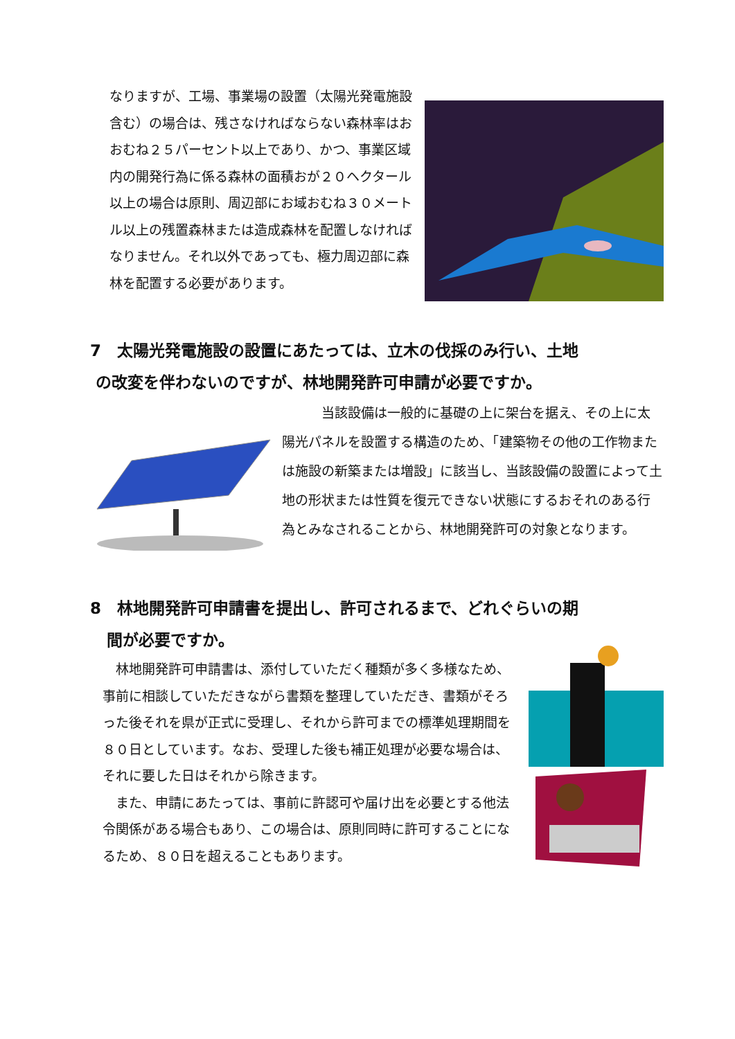なりますが、工場、事業場の設置（太陽光発電施設含む）の場合は、残さなければならない森林率はおおむね２５パーセント以上であり、かつ、事業区域内の開発行為に係る森林の面積おが２０ヘクタール以上の場合は原則、周辺部にお域おむね３０メートル以上の残置森林または造成森林を配置しなければなりません。それ以外であっても、極力周辺部に森林を配置する必要があります。
7　太陽光発電施設の設置にあたっては、立木の伐採のみ行い、土地
の改変を伴わないのですが、林地開発許可申請が必要ですか。
　　　当該設備は一般的に基礎の上に架台を据え、その上に太陽光パネルを設置する構造のため、「建築物その他の工作物または施設の新築または増設」に該当し、当該設備の設置によって土地の形状または性質を復元できない状態にするおそれのある行為とみなされることから、林地開発許可の対象となります。
8　林地開発許可申請書を提出し、許可されるまで、どれぐらいの期
間が必要ですか。
　林地開発許可申請書は、添付していただく種類が多く多様なため、事前に相談していただきながら書類を整理していただき、書類がそろった後それを県が正式に受理し、それから許可までの標準処理期間を８０日としています。なお、受理した後も補正処理が必要な場合は、それに要した日はそれから除きます。
　また、申請にあたっては、事前に許認可や届け出を必要とする他法令関係がある場合もあり、この場合は、原則同時に許可することになるため、８０日を超えることもあります。